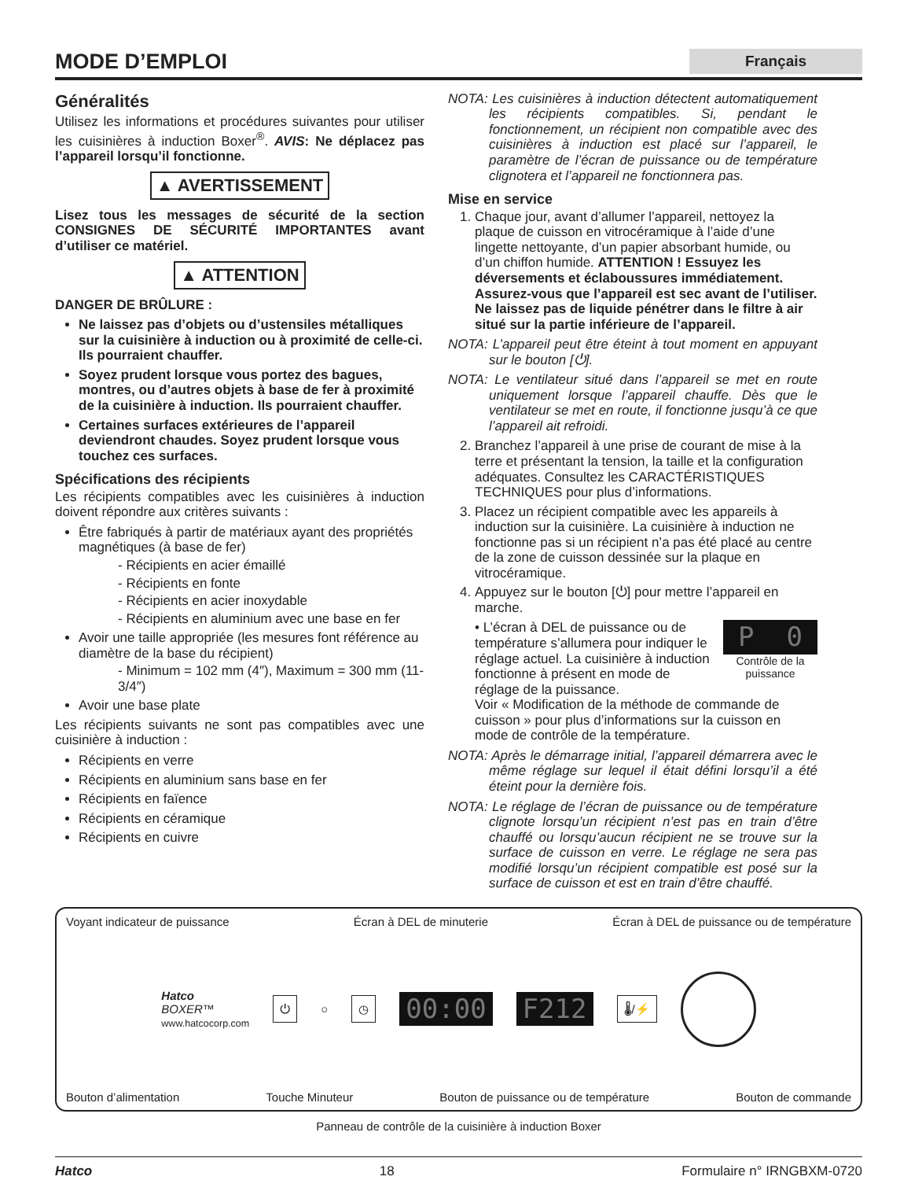MODE D’EMPLOI
Français
Généralités
Utilisez les informations et procédures suivantes pour utiliser les cuisinières à induction Boxer<sup>®</sup>. AVIS: Ne déplacez pas l’appareil lorsqu’il fonctionne.
▲ AVERTISSEMENT
Lisez tous les messages de sécurité de la section CONSIGNES DE SÉCURITÉ IMPORTANTES avant d’utiliser ce matériel.
▲ ATTENTION
DANGER DE BRÛLURE :
Ne laissez pas d’objets ou d’ustensiles métalliques sur la cuisinière à induction ou à proximité de celle-ci. Ils pourraient chauffer.
Soyez prudent lorsque vous portez des bagues, montres, ou d’autres objets à base de fer à proximité de la cuisinière à induction. Ils pourraient chauffer.
Certaines surfaces extérieures de l’appareil deviendront chaudes. Soyez prudent lorsque vous touchez ces surfaces.
Spécifications des récipients
Les récipients compatibles avec les cuisinières à induction doivent répondre aux critères suivants :
Être fabriqués à partir de matériaux ayant des propriétés magnétiques (à base de fer)
- Récipients en acier émaillé
- Récipients en fonte
- Récipients en acier inoxydable
- Récipients en aluminium avec une base en fer
Avoir une taille appropriée (les mesures font référence au diamètre de la base du récipient)
- Minimum = 102 mm (4″), Maximum = 300 mm (11-3/4″)
Avoir une base plate
Les récipients suivants ne sont pas compatibles avec une cuisinière à induction :
Récipients en verre
Récipients en aluminium sans base en fer
Récipients en faïence
Récipients en céramique
Récipients en cuivre
NOTA: Les cuisinières à induction détectent automatiquement les récipients compatibles. Si, pendant le fonctionnement, un récipient non compatible avec des cuisinières à induction est placé sur l’appareil, le paramètre de l’écran de puissance ou de température clignotera et l’appareil ne fonctionnera pas.
Mise en service
1. Chaque jour, avant d’allumer l’appareil, nettoyez la plaque de cuisson en vitrocéramique à l’aide d’une lingette nettoyante, d’un papier absorbant humide, ou d’un chiffon humide. ATTENTION ! Essuyez les déversements et éclaboussures immédiatement. Assurez-vous que l’appareil est sec avant de l’utiliser. Ne laissez pas de liquide pénétrer dans le filtre à air situé sur la partie inférieure de l’appareil.
NOTA: L’appareil peut être éteint à tout moment en appuyant sur le bouton [⏻].
NOTA: Le ventilateur situé dans l’appareil se met en route uniquement lorsque l’appareil chauffe. Dès que le ventilateur se met en route, il fonctionne jusqu’à ce que l’appareil ait refroidi.
2. Branchez l’appareil à une prise de courant de mise à la terre et présentant la tension, la taille et la configuration adéquates. Consultez les CARACTÉRISTIQUES TECHNIQUES pour plus d’informations.
3. Placez un récipient compatible avec les appareils à induction sur la cuisinière. La cuisinière à induction ne fonctionne pas si un récipient n’a pas été placé au centre de la zone de cuisson dessinée sur la plaque en vitrocéramique.
4. Appuyez sur le bouton [⏻] pour mettre l’appareil en marche.
• L’écran à DEL de puissance ou de température s’allumera pour indiquer le réglage actuel. La cuisinière à induction fonctionne à présent en mode de réglage de la puissance.
P 0
Contrôle de la puissance
Voir « Modification de la méthode de commande de cuisson » pour plus d’informations sur la cuisson en mode de contrôle de la température.
NOTA: Après le démarrage initial, l’appareil démarrera avec le même réglage sur lequel il était défini lorsqu’il a été éteint pour la dernière fois.
NOTA: Le réglage de l’écran de puissance ou de température clignote lorsqu’un récipient n’est pas en train d’être chauffé ou lorsqu’aucun récipient ne se trouve sur la surface de cuisson en verre. Le réglage ne sera pas modifié lorsqu’un récipient compatible est posé sur la surface de cuisson et est en train d’être chauffé.
Voyant indicateur de puissance Écran à DEL de minuterie Écran à DEL de puissance ou de température
Hatco
BOXER™
www.hatcocorp.com ⏻ ○ ◷ 00:00 F212 🌡/⚡
Bouton d’alimentation Touche Minuteur Bouton de puissance ou de température Bouton de commande
Panneau de contrôle de la cuisinière à induction Boxer
Hatco 18 Formulaire n° IRNGBXM-0720